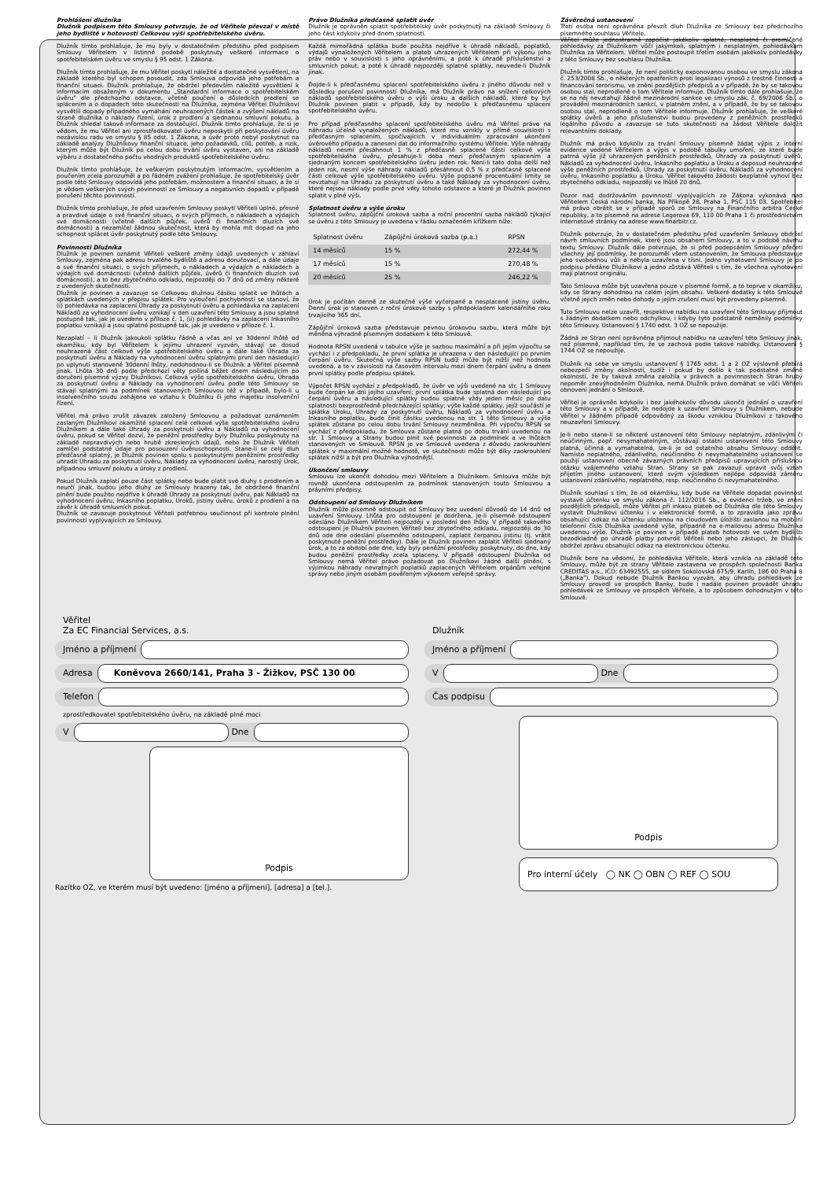Prohlášení dlužníka
Dlužník podpisem této Smlouvy potvrzuje, že od Věřitele převzal v místě jeho bydliště v hotovosti Celkovou výši spotřebitelského úvěru.
Dlužník tímto prohlašuje, že mu byly v dostatečném předstihu před podpisem Smlouvy Věřitelem v listinné podobě poskytnuty veškeré informace o spotřebitelském úvěru ve smyslu § 95 odst. 1 Zákona.
Dlužník tímto prohlašuje, že mu Věřitel poskytl náležité a dostatečné vysvětlení, na základě kterého byl schopen posoudit, zda Smlouva odpovídá jeho potřebám a finanční situaci. Dlužník prohlašuje, že obdržel především náležité vysvětlení k informacím obsaženým v dokumentu „Standardní informace o spotřebitelském úvěru" dle předchozího odstavce, včetně poučení o důsledcích prodlení se splácením a o dopadech této skutečnosti na Dlužníka, zejména Věřitel Dlužníkovi vysvětlil dopady případného vymáhání neuhrazených částek a zvýšení nákladů na straně dlužníka o náklady řízení, úrok z prodlení a sjednanou smluvní pokutu, a Dlužník shledal takové informace za dostačující. Dlužník tímto prohlašuje, že si je vědom, že mu Věřitel ani zprostředkovatel úvěru neposkytli při poskytování úvěru nezávislou radu ve smyslu § 85 odst. 1 Zákona, a úvěr proto nebyl poskytnut na základě analýzy Dlužníkovy finanční situace, jeho požadavků, cílů, potřeb, a rizik, kterým může být Dlužník po celou dobu trvání úvěru vystaven, ani na základě výběru z dostatečného počtu vhodných produktů spotřebitelského úvěru.
Dlužník tímto prohlašuje, že veškerým poskytnutým informacím, vysvětlením a poučením zcela porozuměl a po řádném zvážení prohlašuje, že spotřebitelský úvěr podle této Smlouvy odpovídá jeho potřebám, možnostem a finanční situaci, a že si je vědom veškerých svých povinností ze Smlouvy a negativních dopadů v případě porušení těchto povinností.
Dlužník tímto prohlašuje, že před uzavřením Smlouvy poskytl Věřiteli úplné, přesné a pravdivé údaje o své finanční situaci, o svých příjmech, o nákladech a výdajích své domácnosti (včetně dalších půjček, úvěrů či finančních dluzích své domácnosti) a nezamlčel žádnou skutečnost, která by mohla mít dopad na jeho schopnost splácet úvěr poskytnutý podle této Smlouvy.
Povinnosti Dlužníka
Dlužník je povinen oznámit Věřiteli veškeré změny údajů uvedených v záhlaví Smlouvy, zejména pak adresu trvalého bydliště a adresu doručovací, a dále údaje o své finanční situaci, o svých příjmech, o nákladech a výdajích o nákladech a výdajích své domácnosti (včetně dalších půjček, úvěrů či finančních dluzích své domácnosti), a to bez zbytečného odkladu, nejpozději do 7 dnů od změny některé z uvedených skutečností.
Dlužník je povinen a zavazuje se Celkovou dlužnou částku splatit ve lhůtách a splátkách uvedených v přepisu splátek. Pro vyloučení pochybností se stanoví, že (i) pohledávka na zaplacení Úhrady za poskytnutí úvěru a pohledávka na zaplacení Nákladů za vyhodnocení úvěru vznikají v den uzavření této Smlouvy a jsou splatné postupně tak, jak je uvedeno v příloze č. 1, (ii) pohledávky na zaplacení Inkasního poplatku vznikají a jsou splatné postupně tak, jak je uvedeno v příloze č. 1.
Nezaplatí – li Dlužník jakoukoli splátku řádně a včas ani ve 30denní lhůtě od okamžiku, kdy byl Věřitelem k jejímu uhrazení vyzván, stávají se dosud neuhrazená část celkové výše spotřebitelského úvěru a dále také Úhrada za poskytnutí úvěru a Náklady na vyhodnocení úvěru splatnými první den následující po uplynutí stanovené 30denní lhůty, nedohodnou-li se Dlužník a Věřitel písemně jinak. Lhůta 30 dnů podle předchozí věty počíná běžet dnem následujícím po doručení písemné výzvy Dlužníkovi. Celková výše spotřebitelského úvěru, Úhrada za poskytnutí úvěru a Náklady na vyhodnocení úvěru podle této Smlouvy se stávají splatnými za podmínek stanovených Smlouvou též v případě, bylo-li u insolvenčního soudu zahájeno ve vztahu k Dlužníku či jeho majetku insolvenční řízení.
Věřitel má právo zrušit závazek založený Smlouvou a požadovat oznámením zaslaným Dlužníkovi okamžité splacení celé celkové výše spotřebitelského úvěru Dlužníkem a dále také Úhrady za poskytnutí úvěru a Nákladů na vyhodnocení úvěru, pokud se Věřitel dozví, že peněžní prostředky byly Dlužníku poskytnuty na základě nepravdivých nebo hrubě zkreslených údajů, nebo že Dlužník Věřiteli zamlčel podstatné údaje pro posouzení úvěruschopnosti. Stane-li se celý dluh předčasně splatný, je Dlužník povinen spolu s poskytnutými peněžními prostředky uhradit Úhradu za poskytnutí úvěru, Náklady za vyhodnocení úvěru, narostlý Úrok, případnou smluvní pokutu a úroky z prodlení.
Pokud Dlužník zaplatí pouze část splátky nebo bude platit své dluhy s prodlením a neurčí jinak, budou jeho dluhy ze Smlouvy hrazeny tak, že obdržené finanční plnění bude použito nejdříve k úhradě Úhrady za poskytnutí úvěru, pak Nákladů na vyhodnocení úvěru, Inkasního poplatku, Úroků, jistiny úvěru, úroků z prodlení a na závěr k úhradě smluvních pokut.
Dlužník se zavazuje poskytnout Věřiteli potřebnou součinnost při kontrole plnění povinností vyplývajících ze Smlouvy.
Právo Dlužníka předčasně splatit úvěr
Dlužník je oprávněn splatit spotřebitelský úvěr poskytnutý na základě Smlouvy či jeho část kdykoliv před dnem splatnosti.
Každá mimořádná splátka bude použita nejdříve k úhradě nákladů, poplatků, výdajů vynaložených Věřitelem a plateb uhrazených Věřitelem při výkonu jeho práv nebo v souvislosti s jeho oprávněními, a poté k úhradě příslušenství a smluvních pokut, a poté k úhradě nejpozději splatné splátky, neuvede-li Dlužník jinak.
Dojde-li k předčasnému splacení spotřebitelského úvěru z jiného důvodu než v důsledku porušení povinností Dlužníka, má Dlužník právo na snížení celkových nákladů spotřebitelského úvěru o výši úroku a dalších nákladů, které by byl Dlužník povinen platit v případě, kdy by nedošlo k předčasnému splacení spotřebitelského úvěru.
Pro případ předčasného splacení spotřebitelského úvěru má Věřitel právo na náhradu účelně vynaložených nákladů, které mu vznikly v přímé souvislosti s předčasným splacením, spočívajících v individuálním zpracování ukončení úvěrového případu a zanesení dat do informačního systému Věřitele. Výše náhrady nákladů nesmí přesáhnout 1 % z předčasně splacené části celkové výše spotřebitelského úvěru, přesahuje-li doba mezi předčasným splacením a sjednaným koncem spotřebitelského úvěru jeden rok. Není-li tato doba delší než jeden rok, nesmí výše náhrady nákladů přesáhnout 0,5 % z předčasně splacené části celkové výše spotřebitelského úvěru. Výše popsané procentuální limity se nevztahují na Úhradu za poskytnutí úvěru a také Náklady za vyhodnocení úvěru, které nejsou náklady podle prvé věty tohoto odstavce a které je Dlužník povinen splatit v plné výši.
Splatnost úvěru a výše úroku
Splatnost úvěru, zápůjční úroková sazba a roční procentní sazba nákladů týkající se úvěru z této Smlouvy je uvedena v řádku označeném křížkem níže:
| Splatnost úvěru | Zápůjční úroková sazba (p.a.) | RPSN |
| --- | --- | --- |
| 14 měsíců | 15 % | 272,44 % |
| 17 měsíců | 15 % | 270,48 % |
| 20 měsíců | 25 % | 246,22 % |
Úrok je počítán denně ze skutečné výše vyčerpané a nesplacené jistiny úvěru. Denní úrok je stanoven z roční úrokové sazby s předpokladem kalendářního roku trvajícího 365 dní.
Zápůjční úroková sazba představuje pevnou úrokovou sazbu, která může být měněna výhradně písemným dodatkem k této Smlouvě.
Hodnota RPSN uvedená v tabulce výše je sazbou maximální a při jejím výpočtu se vychází i z předpokladu, že první splátka je uhrazena v den následující po prvním čerpání úvěru. Skutečná výše sazby RPSN tudíž může být nižší než hodnota uvedená, a to v závislosti na časovém intervalu mezi dnem čerpání úvěru a dnem první splátky podle předpisu splátek.
Výpočet RPSN vychází z předpokladů, že úvěr ve výši uvedené na str. 1 Smlouvy bude čerpán ke dni jejího uzavření; první splátka bude splatná den následující po čerpání úvěru a následující splátky budou splatné vždy jeden měsíc po datu splatnosti bezprostředně předcházející splátky; výše každé splátky, jejíž součástí je splátka Úroku, Úhrady za poskytnutí úvěru, Nákladů za vyhodnocení úvěru a Inkasního poplatku, bude činit částku uvedenou na str. 1 této Smlouvy a výše splátek zůstane po celou dobu trvání Smlouvy nezměněna. Při výpočtu RPSN se vychází z předpokladu, že Smlouva zůstane platná po dobu trvání uvedenou na str. 1 Smlouvy a Strany budou plnit své povinnosti za podmínek a ve lhůtách stanovených ve Smlouvě. RPSN je ve Smlouvě uvedena z důvodu zaokrouhlení splátek v maximální možné hodnotě, ve skutečnosti může být díky zaokrouhlení splátek nižší a být pro Dlužníka výhodnější.
Ukončení smlouvy
Smlouvu lze ukončit dohodou mezi Věřitelem a Dlužníkem. Smlouva může být rovněž ukončena odstoupením za podmínek stanovených touto Smlouvou a právními předpisy.
Odstoupení od Smlouvy Dlužníkem
Dlužník může písemně odstoupit od Smlouvy bez uvedení důvodů do 14 dnů od uzavření Smlouvy. Lhůta pro odstoupení je dodržena, je-li písemné odstoupení odesláno Dlužníkem Věřiteli nejpozději v poslední den lhůty. V případě takového odstoupení je Dlužník povinen Věřiteli bez zbytečného odkladu, nejpozději do 30 dnů ode dne odeslání písemného odstoupení, zaplatit čerpanou jistinu (tj. vrátit poskytnuté peněžní prostředky). Dále je Dlužník povinen zaplatit Věřiteli sjednaný úrok, a to za období ode dne, kdy byly peněžní prostředky poskytnuty, do dne, kdy budou peněžní prostředky zcela splaceny. V případě odstoupení Dlužníka od Smlouvy nemá Věřitel právo požadovat po Dlužníkovi žádné další plnění, s výjimkou náhrady nevratných poplatků zaplacených Věřitelem orgánům veřejné správy nebo jiným osobám pověřeným výkonem veřejné správy.
Závěrečná ustanovení
Třetí osoba není oprávněna převzít dluh Dlužníka ze Smlouvy bez předchozího písemného souhlasu Věřitele.
Věřitel může jednostranně započíst jakékoliv splatné, nesplatné či promlčené pohledávky za Dlužníkem vůči jakýmkoli, splatným i nesplatným, pohledávkám Dlužníka za Věřitelem. Věřitel může postoupit třetím osobám jakékoliv pohledávky z této Smlouvy bez souhlasu Dlužníka.
Dlužník tímto prohlašuje, že není politicky exponovanou osobou ve smyslu zákona č. 253/2008 Sb., o některých opatřeních proti legalizaci výnosů z trestné činnosti a financování terorismu, ve znění pozdějších předpisů a v případě, že by se takovou osobou stal, neprodleně o tom Věřitele informuje. Dlužník tímto dále prohlašuje, že se na něj nevztahují žádné mezinárodní sankce ve smyslu zák. č. 69/2006 Sb., o provádění mezinárodních sankcí, v platném znění, a v případě, že by se takovou osobou stal, neprodleně o tom Věřitele informuje. Dlužník prohlašuje, že veškeré splátky úvěrů a jeho příslušenství budou provedeny z peněžních prostředků legálního původu a zavazuje se tuto skutečnosti na žádost Věřitele doložit relevantními doklady.
Dlužník má právo kdykoliv za trvání Smlouvy písemně žádat výpis z interní evidence vedené Věřitelem a výpis v podobě tabulky umoření, ze které bude patrná výše již uhrazených peněžních prostředků, Úhrady za poskytnutí úvěrů, Nákladů za vyhodnocení úvěru, Inkasního poplatku a Úroku a doposud neuhrazené výše peněžních prostředků, Úhrady za poskytnutí úvěru, Nákladů za vyhodnocení úvěru, Inkasního poplatku a Úroku. Věřitel takovéto žádosti bezplatně vyhoví bez zbytečného odkladu, nejpozději ve lhůtě 20 dnů.
Dozor nad dodržováním povinností vyplývajících ze Zákona vykonává nad Věřitelem Česká národní banka, Na Příkopě 28, Praha 1, PSČ 115 03. Spotřebitel má právo obrátit se v případě sporů ze Smlouvy na Finančního arbitra České republiky, a to písemně na adrese Legerova 69, 110 00 Praha 1 či prostřednictvím internetové stránky na adrese www.finarbitr.cz.
Dlužník potvrzuje, že v dostatečném předstihu před uzavřením Smlouvy obdržel návrh smluvních podmínek, které jsou obsahem Smlouvy, a to v podobě návrhu textu Smlouvy. Dlužník dále potvrzuje, že si před podepsáním Smlouvy přečetl všechny její podmínky, že porozuměl všem ustanovením, že Smlouva představuje jeho svobodnou vůli a nebyla uzavřena v tísni. Jedno vyhotovení Smlouvy je po podpisu předáno Dlužníkovi a jedno zůstává Věřiteli s tím, že všechna vyhotovení mají platnost originálu.
Tato Smlouva může být uzavřena pouze v písemné formě, a to teprve v okamžiku, kdy se Strany dohodnou na celém jejím obsahu. Veškeré dodatky k této Smlouvě včetně jejich změn nebo dohody o jejím zrušení musí být provedeny písemně.
Tuto Smlouvu nelze uzavřít, respektive nabídku na uzavření této Smlouvy přijmout s žádným dodatkem nebo odchylkou, i kdyby tyto podstatně neměnily podmínky této Smlouvy. Ustanovení § 1740 odst. 3 OZ se nepoužije.
Žádná ze Stran není oprávněna přijmout nabídku na uzavření této Smlouvy jinak, než písemně, například tím, že se zachová podle takové nabídky. Ustanovení § 1744 OZ se nepoužije.
Dlužník na sebe ve smyslu ustanovení § 1765 odst. 1 a 2 OZ výslovně přebírá nebezpečí změny okolností, tudíž i pokud by došlo k tak podstatné změně okolností, že by taková změna založila v právech a povinnostech Stran hrubý nepoměr znevýhodněním Dlužníka, nemá Dlužník právo domáhat se vůči Věřiteli obnovení jednání o Smlouvě.
Věřitel je oprávněn kdykoliv i bez jakéhokoliv důvodu ukončit jednání o uzavření této Smlouvy a v případě, že nedojde k uzavření Smlouvy s Dlužníkem, nebude Věřitel v žádném případě odpovědný za škodu vzniklou Dlužníkovi z takového neuzavření Smlouvy.
Je-li nebo stane-li se některé ustanovení této Smlouvy neplatným, zdánlivým či neúčinným, popř. nevymahatelným, zůstávají ostatní ustanovení této Smlouvy platná, účinná a vymahatelná, lze-li je od ostatního obsahu Smlouvy oddělit. Namísto neplatného, zdánlivého, neúčinného či nevymahatelného ustanovení se použijí ustanovení obecně závazných právních předpisů upravujících příslušnou otázku vzájemného vztahu Stran. Strany se pak zavazují upravit svůj vztah přijetím jiného ustanovení, které svým výsledkem nejlépe odpovídá záměru ustanovení zdánlivého, neplatného, resp. neúčinného či nevymahatelného.
Dlužník souhlasí s tím, že od okamžiku, kdy bude na Věřitele dopadat povinnost vystavit účtenku ve smyslu zákona č. 112/2016 Sb., o evidenci tržeb, ve znění pozdějších předpisů, může Věřitel při inkasu plateb od Dlužníka dle této Smlouvy vystavit Dlužníkovi účtenku i v elektronické formě, a to zpravidla jako zprávu obsahující odkaz na účtenku uloženou na cloudovém úložišti zaslanou na mobilní telefonní číslo Dlužníka uvedené výše, případně na e-mailovou adresu Dlužníka uvedenou výše. Dlužník je povinen v případě plateb hotovosti ve svém bydlišti bezodkladně po úhradě platby potvrdit Věřiteli nebo jeho zástupci, že Dlužník obdržel zprávu obsahující odkaz na elektronickou účtenku.
Dlužník bere na vědomí, že pohledávka Věřitele, která vznikla na základě této Smlouvy, může být ze strany Věřitele zastavena ve prospěch společnosti Banka CREDITAS a.s., IČO: 63492555, se sídlem Sokolovská 675/9, Karlín, 186 00 Praha 8 („Banka"). Dokud nebude Dlužník Bankou vyzván, aby úhradu pohledávek ze Smlouvy provedl ve prospěch Banky, bude i nadále povinen provádět úhradu pohledávek ze Smlouvy ve prospěch Věřitele, a to způsobem dohodnutým v této Smlouvě.
Věřitel
Za EC Financial Services, a.s.
Jméno a příjmení
Adresa
Koněvova 2660/141, Praha 3 - Žižkov, PSČ 130 00
Telefon
zprostředkovatel spotřebitelského úvěru, na základě plné moci
V
Dne
Podpis
Razítko OZ, ve kterém musí být uvedeno: [jméno a příjmení], [adresa] a [tel.].
Dlužník
Jméno a příjmení
V
Dne
Čas podpisu
Podpis
Pro interní účely ◯ NK ◯ OBN ◯ REF ◯ SOU